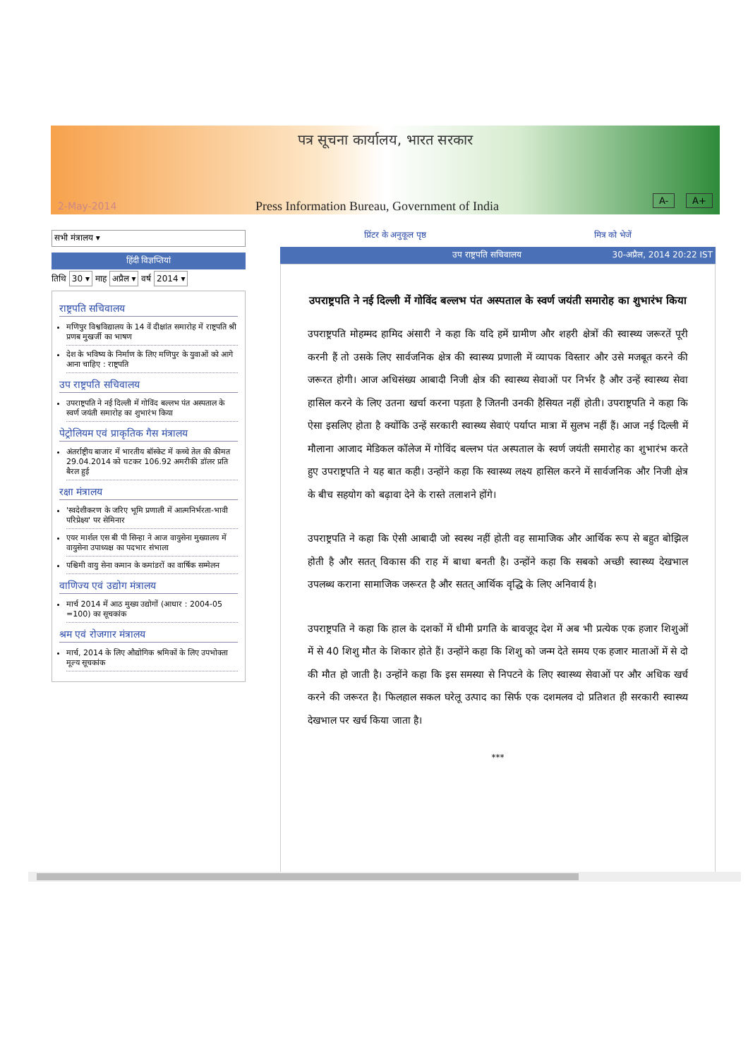पत्र सूचना कार्यालय, भारत सरकार
2-May-2014
Press Information Bureau, Government of India
A- A+
सभी मंत्रालय ▾
हिंदी विज्ञप्तियां
तिथि 30 ▾ माह अप्रैल ▾ वर्ष 2014 ▾
राष्ट्रपति सचिवालय
मणिपुर विश्वविद्यालय के 14 वें दीक्षांत समारोह में राष्ट्रपति श्री प्रणब मुखर्जी का भाषण
देश के भविष्य के निर्माण के लिए मणिपुर के युवाओं को आगे आना चाहिए : राष्ट्रपति
उप राष्ट्रपति सचिवालय
उपराष्ट्रपति ने नई दिल्ली में गोविंद बल्लभ पंत अस्पताल के स्वर्ण जयंती समारोह का शुभारंभ किया
पेट्रोलियम एवं प्राकृतिक गैस मंत्रालय
अंतर्राष्ट्रीय बाजार में भारतीय बॉस्केट में कच्चे तेल की कीमत 29.04.2014 को घटकर 106.92 अमरीकी डॉलर प्रति बैरल हुई
रक्षा मंत्रालय
'स्वदेशीकरण के जरिए भूमि प्रणाली में आत्मनिर्भरता-भावी परिप्रेक्ष्य' पर सेमिनार
एयर मार्शल एस बी पी सिन्हा ने आज वायुसेना मुख्यालय में वायुसेना उपाध्यक्ष का पदभार संभाला
पश्चिमी वायु सेना कमान के कमांडरों का वार्षिक सम्मेलन
वाणिज्य एवं उद्योग मंत्रालय
मार्च 2014 में आठ मुख्य उद्योगों (आधार : 2004-05 =100) का सूचकांक
श्रम एवं रोजगार मंत्रालय
मार्च, 2014 के लिए औद्योगिक श्रमिकों के लिए उपभोक्ता मूल्य सूचकांक
प्रिंटर के अनुकूल पृष्ठ मित्र को भेजें
उप राष्ट्रपति सचिवालय 30-अप्रैल, 2014 20:22 IST
उपराष्ट्रपति ने नई दिल्ली में गोविंद बल्लभ पंत अस्पताल के स्वर्ण जयंती समारोह का शुभारंभ किया
उपराष्ट्रपति मोहम्मद हामिद अंसारी ने कहा कि यदि हमें ग्रामीण और शहरी क्षेत्रों की स्वास्थ्य जरूरतें पूरी करनी हैं तो उसके लिए सार्वजनिक क्षेत्र की स्वास्थ्य प्रणाली में व्यापक विस्तार और उसे मजबूत करने की जरूरत होगी। आज अधिसंख्य आबादी निजी क्षेत्र की स्वास्थ्य सेवाओं पर निर्भर है और उन्हें स्वास्थ्य सेवा हासिल करने के लिए उतना खर्चा करना पड़ता है जितनी उनकी हैसियत नहीं होती। उपराष्ट्रपति ने कहा कि ऐसा इसलिए होता है क्योंकि उन्हें सरकारी स्वास्थ्य सेवाएं पर्याप्त मात्रा में सुलभ नहीं हैं। आज नई दिल्ली में मौलाना आजाद मेडिकल कॉलेज में गोविंद बल्लभ पंत अस्पताल के स्वर्ण जयंती समारोह का शुभारंभ करते हुए उपराष्ट्रपति ने यह बात कही। उन्होंने कहा कि स्वास्थ्य लक्ष्य हासिल करने में सार्वजनिक और निजी क्षेत्र के बीच सहयोग को बढ़ावा देने के रास्ते तलाशने होंगे।
उपराष्ट्रपति ने कहा कि ऐसी आबादी जो स्वस्थ नहीं होती वह सामाजिक और आर्थिक रूप से बहुत बोझिल होती है और सतत् विकास की राह में बाधा बनती है। उन्होंने कहा कि सबको अच्छी स्वास्थ्य देखभाल उपलब्ध कराना सामाजिक जरूरत है और सतत् आर्थिक वृद्धि के लिए अनिवार्य है।
उपराष्ट्रपति ने कहा कि हाल के दशकों में धीमी प्रगति के बावजूद देश में अब भी प्रत्येक एक हजार शिशुओं में से 40 शिशु मौत के शिकार होते हैं। उन्होंने कहा कि शिशु को जन्म देते समय एक हजार माताओं में से दो की मौत हो जाती है। उन्होंने कहा कि इस समस्या से निपटने के लिए स्वास्थ्य सेवाओं पर और अधिक खर्च करने की जरूरत है। फिलहाल सकल घरेलू उत्पाद का सिर्फ एक दशमलव दो प्रतिशत ही सरकारी स्वास्थ्य देखभाल पर खर्च किया जाता है।
***